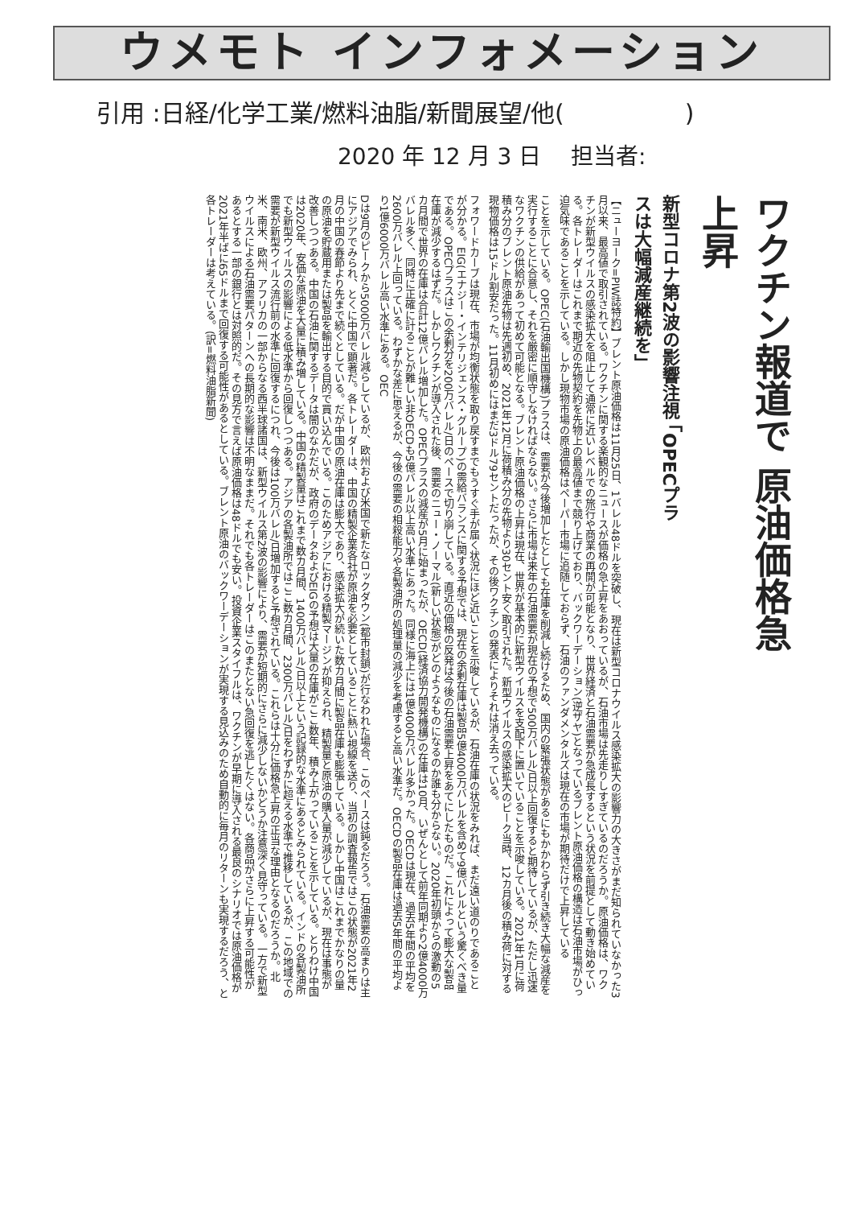ウメモト インフォメーション
引用 :日経/化学工業/燃料油脂/新聞展望/他(　　　　　)
2020 年 12 月 3 日 　担当者:
ワクチン報道で 原油価格急上昇
新型コロナ第2波の影響注視 「OPECプラスは大幅減産継続を」
【ニューヨーク=PIW誌特約】ブレント原油価格は11月25日、1バレル48ドルを突破し、現在は新型コロナウイルス感染拡大の影響力の大きさがまだ知られていなかった3月以来、最高値で取引されている。ワクチンに関する楽観的なニュースが価格の急上昇をあおっているが、石油市場は先走りしすぎているのだろうか。原油価格は、ワクチンが新型ウイルスの感染拡大を阻止して通常に近いレベルでの旅行や商業の再開が可能となり、世界経済と石油需要が急成長するという状況を前提として動き始めている。各トレーダーはこれまで期近の先物契約を先物上の最高値まで競り上げており、バックワーデーション(逆ザヤ)となっているブレント原油価格の構造は石油市場がひっ迫気味であることを示している。しかし現物市場の原油価格はペーパー市場に追随しておらず、石油のファンダメンタルズは現在の市場が期待だけで上昇している
ことを示している。OPEC(石油輸出国機構)プラスは、需要が今後増加したとしても在庫を削減し続けるため、国内の緊張状態があるにもかかわらず引き続き大幅な減産を実行することに合意し、それを厳密に順守しなければならない。さらに市場は来年の石油需要が現在の予想で500万バレル/日以上回復すると期待しているが、ただし迅速なワクチンの供給があって初めて可能となる。ブレント原油価格の上昇は現在、世界が基本的に新型ウイルスを支配下に置いていることを示唆している。2021年1月に荷積み分のブレント原油先物は先週初め、2021年12月に荷積み分の先物より30セント安く取引された。新型ウイルスの感染拡大のピーク当時、12カ月後の積み荷に対する現物価格は15ドル割安だった。11月初めにはまだ3ドル79セントだったが、その後ワクチンの発表によりそれは消え去っている。
フォワードカーブは現在、市場が均衡状態を取り戻すまでもうすぐ手が届く状況にほど近いことを示唆しているが、石油在庫の状況をみれば、まだ遠い道のりであることが分かる。EIG(エナジー・インテリジェンス・グループ)の需給バランスに関する予想では、現在の余剰在庫は製品5億4000万バレルを含めて9億バレルという驚くべき量である。OPECプラスはこの余剰分を200万バレル/日のペースで切り崩している。直近の価格の反発は今後の石油需要上昇をあてにしたものだ。これによって膨大な製品在庫が減少するはずだ。しかしワクチンが導入された後、需要のニュー・ノーマル(新しい状態)がどのようなものになるのか誰も分からない。2020年初頭からの激動の5カ月間で世界の在庫は合計12億バレル増加した。OPECプラスの減産が5月に始まったが、OECD(経済協力開発機構)の在庫は10月、いぜんとして前年同期より2億4000万バレル多く、同時に正確に計ることが難しい非OECDも5億バレル以上高い水準にあった。同様に海上には1億4000万バレル多かった。OECDは現在、過去5年間の平均を2600万バレル上回っている。わずかな差に思えるが、今後の需要の相殺能力や各製油所の処理量の減少を考慮すると高い水準だ。OECDの製品在庫は過去5年間の平均より1億6000万バレル高い水準にある。OEC
Dは9月のピークから5000万バレル減らしているが、欧州および米国で新たなロックダウン(都市封鎖)が行なわれた場合、このペースは鈍るだろう。石油需要の高まりは主にアジアでみられ、とくに中国で顕著だ。各トレーダーは、中国の精製企業各社が原油を必要としていることに熱い視線を送り、当初の調査報告ではこの状態が2021年2月の中国の春節より先まで続くとしている。だが中国の原油在庫は膨大であり、感染拡大が続いた数カ月間に製品在庫も膨張している。しかし中国はこれまでかなりの量の原油を貯蔵用または製品を輸出する目的で買い込んでいる。このためアジアにおける精製マージンが抑えられ、精製量と原油の購入量が減少しているが、現在は事態が改善しつつある。中国の石油に関するデータは闇のなかだが、政府のデータおよびEIGの予想は大量の在庫がここ数年、積み上がっていることを示している。とりわけ中国は2020年、安価な原油を大量に積み増している。中国の精製量はこれまで数カ月間、1400万バレル/日以上という記録的な水準にあるとみられている。インドの各製油所でも新型ウイルスの影響による低水準から回復しつつある。アジアの各製油所ではここ数カ月間、2300万バレル/日をわずかに超える水準で推移しているが、この地域での需要が新型ウイルス流行前の水準に回復するにつれ、今後は100万バレル/日増加すると予想されている。これらは十分に価格急上昇の正当な理由となるのだろうか。北米、南米、欧州、アフリカの一部からなる西半球諸国は、新型ウイルス第2波の影響により、需要が短期的にさらに減少しないかどうか注意深く見守っている。一方で新型ウイルスによる石油需要パターンへの長期的な影響は不明なままだ。それでも各トレーダーはこのまたとない急回復を逃したくはない。各商品がさらに上昇する可能性があるとする一部の銀行とは対照的だ。その見方で言えば原油価格は48ドルでも安い。投資企業スタイフルは、ワクチンが早期に導入される最良のシナリオでは原油価格が2021年半ばに65ドルまで回復する可能性があるとしている。ブレント原油のバックワーデーションが実現する見込みのため自動的に毎月のリターンも実現するだろう、と各トレーダーは考えている。(訳=燃料油脂新聞)